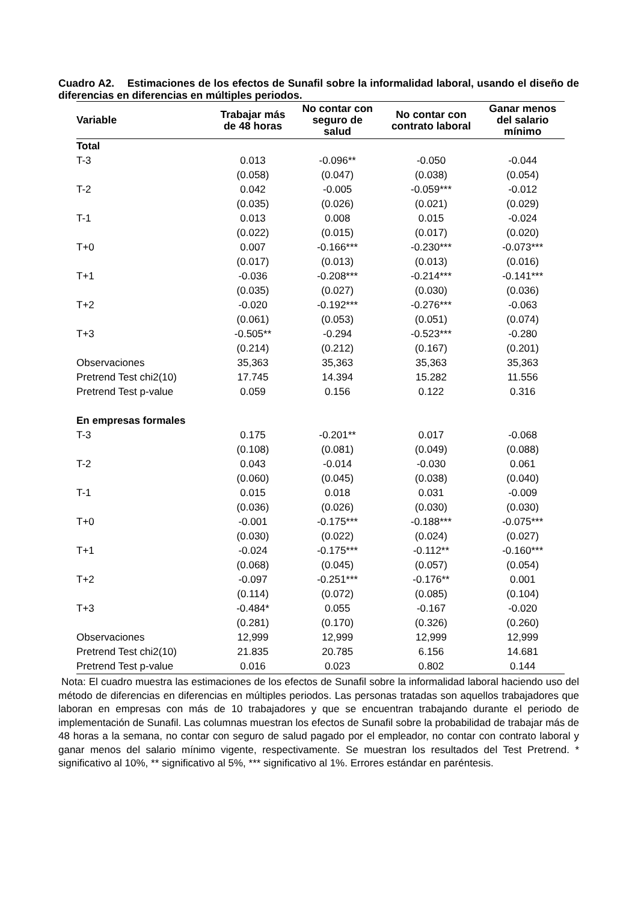Cuadro A2. Estimaciones de los efectos de Sunafil sobre la informalidad laboral, usando el diseño de diferencias en diferencias en múltiples periodos.
| Variable | Trabajar más de 48 horas | No contar con seguro de salud | No contar con contrato laboral | Ganar menos del salario mínimo |
| --- | --- | --- | --- | --- |
| Total | | | | |
| T-3 | 0.013 | -0.096** | -0.050 | -0.044 |
| | (0.058) | (0.047) | (0.038) | (0.054) |
| T-2 | 0.042 | -0.005 | -0.059*** | -0.012 |
| | (0.035) | (0.026) | (0.021) | (0.029) |
| T-1 | 0.013 | 0.008 | 0.015 | -0.024 |
| | (0.022) | (0.015) | (0.017) | (0.020) |
| T+0 | 0.007 | -0.166*** | -0.230*** | -0.073*** |
| | (0.017) | (0.013) | (0.013) | (0.016) |
| T+1 | -0.036 | -0.208*** | -0.214*** | -0.141*** |
| | (0.035) | (0.027) | (0.030) | (0.036) |
| T+2 | -0.020 | -0.192*** | -0.276*** | -0.063 |
| | (0.061) | (0.053) | (0.051) | (0.074) |
| T+3 | -0.505** | -0.294 | -0.523*** | -0.280 |
| | (0.214) | (0.212) | (0.167) | (0.201) |
| Observaciones | 35,363 | 35,363 | 35,363 | 35,363 |
| Pretrend Test chi2(10) | 17.745 | 14.394 | 15.282 | 11.556 |
| Pretrend Test p-value | 0.059 | 0.156 | 0.122 | 0.316 |
| En empresas formales | | | | |
| T-3 | 0.175 | -0.201** | 0.017 | -0.068 |
| | (0.108) | (0.081) | (0.049) | (0.088) |
| T-2 | 0.043 | -0.014 | -0.030 | 0.061 |
| | (0.060) | (0.045) | (0.038) | (0.040) |
| T-1 | 0.015 | 0.018 | 0.031 | -0.009 |
| | (0.036) | (0.026) | (0.030) | (0.030) |
| T+0 | -0.001 | -0.175*** | -0.188*** | -0.075*** |
| | (0.030) | (0.022) | (0.024) | (0.027) |
| T+1 | -0.024 | -0.175*** | -0.112** | -0.160*** |
| | (0.068) | (0.045) | (0.057) | (0.054) |
| T+2 | -0.097 | -0.251*** | -0.176** | 0.001 |
| | (0.114) | (0.072) | (0.085) | (0.104) |
| T+3 | -0.484* | 0.055 | -0.167 | -0.020 |
| | (0.281) | (0.170) | (0.326) | (0.260) |
| Observaciones | 12,999 | 12,999 | 12,999 | 12,999 |
| Pretrend Test chi2(10) | 21.835 | 20.785 | 6.156 | 14.681 |
| Pretrend Test p-value | 0.016 | 0.023 | 0.802 | 0.144 |
Nota: El cuadro muestra las estimaciones de los efectos de Sunafil sobre la informalidad laboral haciendo uso del método de diferencias en diferencias en múltiples periodos. Las personas tratadas son aquellos trabajadores que laboran en empresas con más de 10 trabajadores y que se encuentran trabajando durante el periodo de implementación de Sunafil. Las columnas muestran los efectos de Sunafil sobre la probabilidad de trabajar más de 48 horas a la semana, no contar con seguro de salud pagado por el empleador, no contar con contrato laboral y ganar menos del salario mínimo vigente, respectivamente. Se muestran los resultados del Test Pretrend. * significativo al 10%, ** significativo al 5%, *** significativo al 1%. Errores estándar en paréntesis.